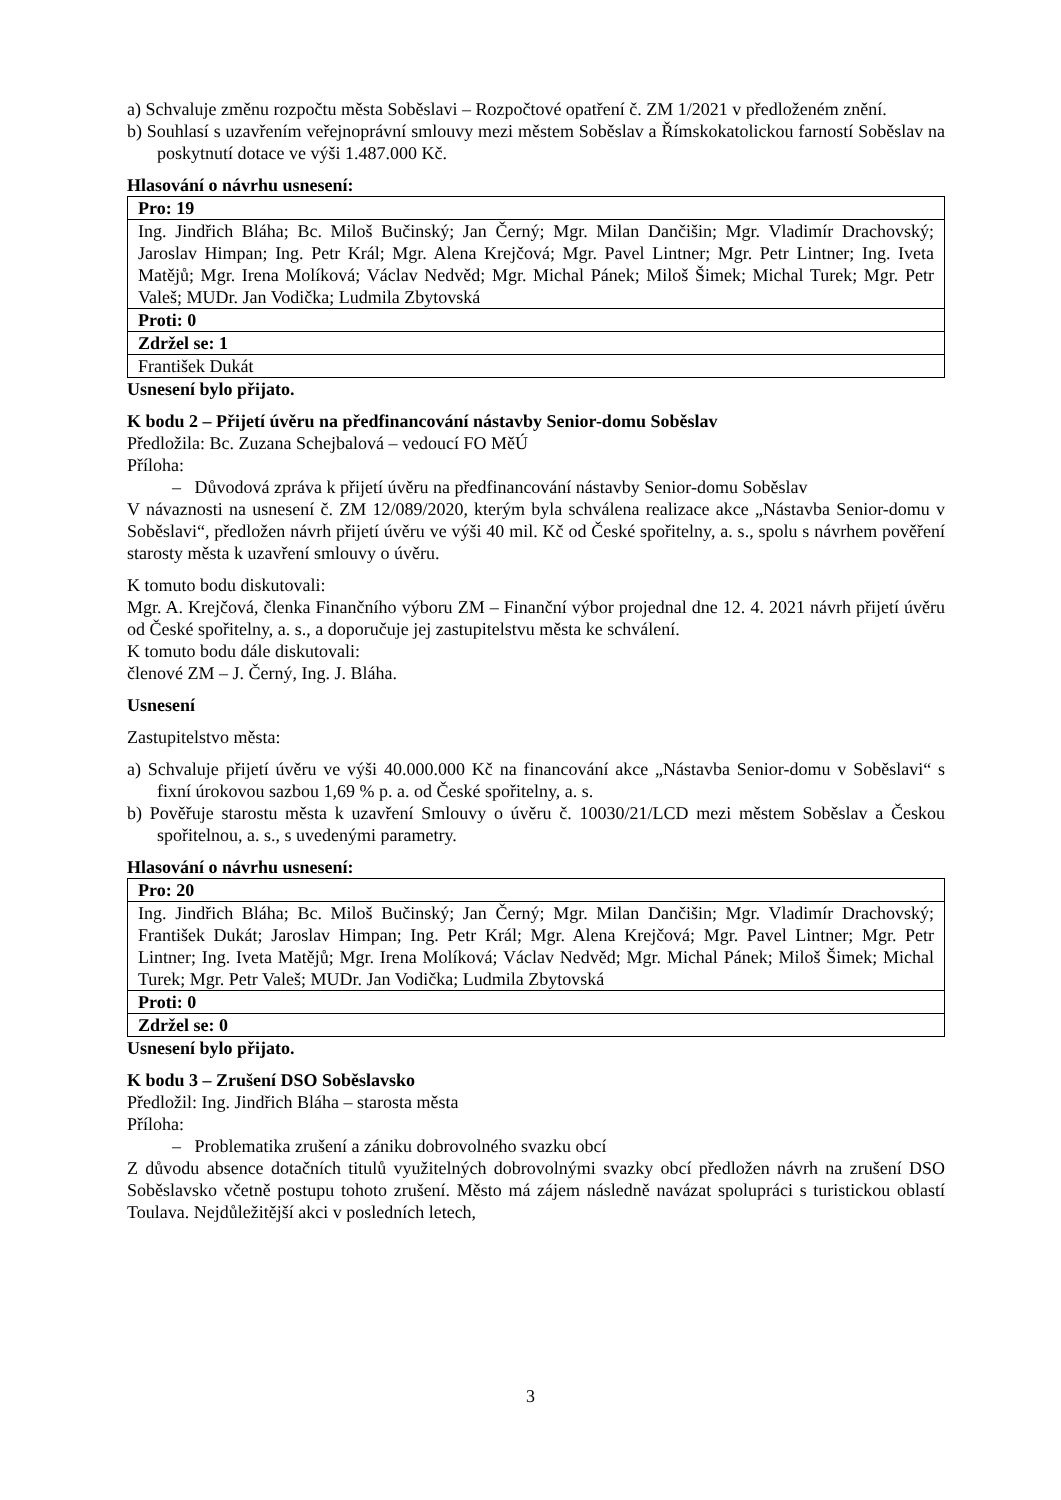a) Schvaluje změnu rozpočtu města Soběslavi – Rozpočtové opatření č. ZM 1/2021 v předloženém znění.
b) Souhlasí s uzavřením veřejnoprávní smlouvy mezi městem Soběslav a Římskokatolickou farností Soběslav na poskytnutí dotace ve výši 1.487.000 Kč.
Hlasování o návrhu usnesení:
| Pro: 19 |
| Ing. Jindřich Bláha; Bc. Miloš Bučinský; Jan Černý; Mgr. Milan Dančišin; Mgr. Vladimír Drachovský; Jaroslav Himpan; Ing. Petr Král; Mgr. Alena Krejčová; Mgr. Pavel Lintner; Mgr. Petr Lintner; Ing. Iveta Matějů; Mgr. Irena Molíková; Václav Nedvěd; Mgr. Michal Pánek; Miloš Šimek; Michal Turek; Mgr. Petr Valeš; MUDr. Jan Vodička; Ludmila Zbytovská |
| Proti: 0 |
| Zdržel se: 1 |
| František Dukát |
Usnesení bylo přijato.
K bodu 2 – Přijetí úvěru na předfinancování nástavby Senior-domu Soběslav
Předložila: Bc. Zuzana Schejbalová – vedoucí FO MěÚ
Příloha:
– Důvodová zpráva k přijetí úvěru na předfinancování nástavby Senior-domu Soběslav
V návaznosti na usnesení č. ZM 12/089/2020, kterým byla schválena realizace akce „Nástavba Senior-domu v Soběslavi“, předložen návrh přijetí úvěru ve výši 40 mil. Kč od České spořitelny, a. s., spolu s návrhem pověření starosty města k uzavření smlouvy o úvěru.
K tomuto bodu diskutovali:
Mgr. A. Krejčová, členka Finančního výboru ZM – Finanční výbor projednal dne 12. 4. 2021 návrh přijetí úvěru od České spořitelny, a. s., a doporučuje jej zastupitelstvu města ke schválení.
K tomuto bodu dále diskutovali:
členové ZM – J. Černý, Ing. J. Bláha.
Usnesení
Zastupitelstvo města:
a) Schvaluje přijetí úvěru ve výši 40.000.000 Kč na financování akce „Nástavba Senior-domu v Soběslavi“ s fixní úrokovou sazbou 1,69 % p. a. od České spořitelny, a. s.
b) Pověřuje starostu města k uzavření Smlouvy o úvěru č. 10030/21/LCD mezi městem Soběslav a Českou spořitelnou, a. s., s uvedenými parametry.
Hlasování o návrhu usnesení:
| Pro: 20 |
| Ing. Jindřich Bláha; Bc. Miloš Bučinský; Jan Černý; Mgr. Milan Dančišin; Mgr. Vladimír Drachovský; František Dukát; Jaroslav Himpan; Ing. Petr Král; Mgr. Alena Krejčová; Mgr. Pavel Lintner; Mgr. Petr Lintner; Ing. Iveta Matějů; Mgr. Irena Molíková; Václav Nedvěd; Mgr. Michal Pánek; Miloš Šimek; Michal Turek; Mgr. Petr Valeš; MUDr. Jan Vodička; Ludmila Zbytovská |
| Proti: 0 |
| Zdržel se: 0 |
Usnesení bylo přijato.
K bodu 3 – Zrušení DSO Soběslavsko
Předložil: Ing. Jindřich Bláha – starosta města
Příloha:
– Problematika zrušení a zániku dobrovolného svazku obcí
Z důvodu absence dotačních titulů využitelných dobrovolnými svazky obcí předložen návrh na zrušení DSO Soběslavsko včetně postupu tohoto zrušení. Město má zájem následně navázat spolupráci s turistickou oblastí Toulava. Nejdůležitější akci v posledních letech,
3